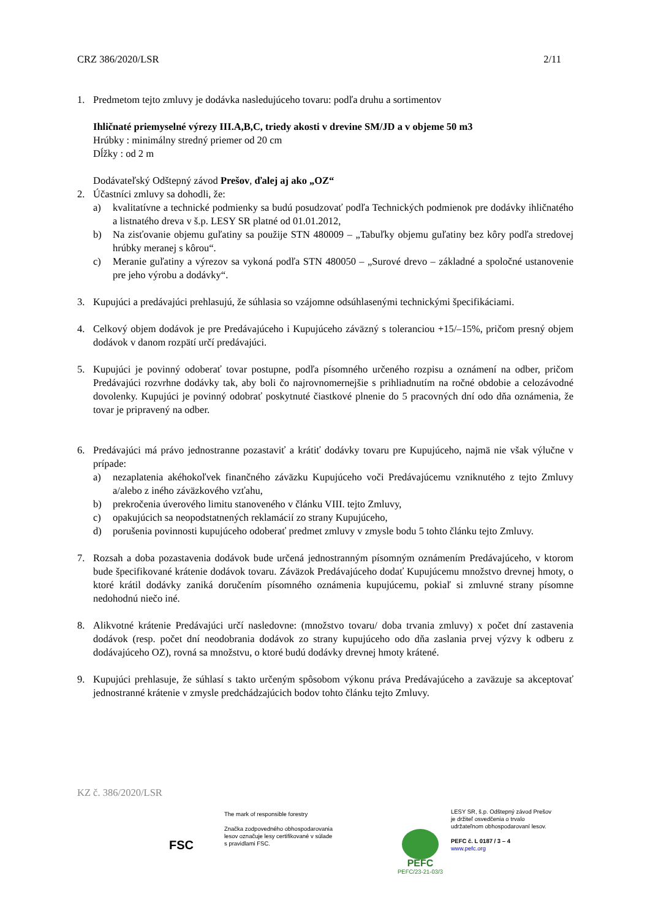CRZ 386/2020/LSR 2/11
1. Predmetom tejto zmluvy je dodávka nasledujúceho tovaru: podľa druhu a sortimentov
Ihličnaté priemyselné výrezy III.A,B,C, triedy akosti v drevine SM/JD a v objeme 50 m3
Hrúbky : minimálny stredný priemer od 20 cm
Dĺžky : od 2 m
Dodávateľský Odštepný závod Prešov, ďalej aj ako „OZ“
2. Účastníci zmluvy sa dohodli, že:
a) kvalitatívne a technické podmienky sa budú posudzovať podľa Technických podmienok pre dodávky ihličnatého a listnatého dreva v š.p. LESY SR platné od 01.01.2012,
b) Na zisťovanie objemu guľatiny sa použije STN 480009 – „Tabuľky objemu guľatiny bez kôry podľa stredovej hrúbky meranej s kôrou“.
c) Meranie guľatiny a výrezov sa vykoná podľa STN 480050 – „Surové drevo – základné a spoločné ustanovenie pre jeho výrobu a dodávky“.
3. Kupujúci a predávajúci prehlasujú, že súhlasia so vzájomne odsúhlasenými technickými špecifikáciami.
4. Celkový objem dodávok je pre Predávajúceho i Kupujúceho záväzný s toleranciou +15/–15%, pričom presný objem dodávok v danom rozpätí určí predávajúci.
5. Kupujúci je povinný odoberať tovar postupne, podľa písomného určeného rozpisu a oznámení na odber, pričom Predávajúci rozvrhne dodávky tak, aby boli čo najrovnomernejšie s prihliadnutím na ročné obdobie a celozávodné dovolenky. Kupujúci je povinný odobrať poskytnuté čiastkové plnenie do 5 pracovných dní odo dňa oznámenia, že tovar je pripravený na odber.
6. Predávajúci má právo jednostranne pozastaviť a krátiť dodávky tovaru pre Kupujúceho, najmä nie však výlučne v prípade:
a) nezaplatenia akéhokoľvek finančného záväzku Kupujúceho voči Predávajúcemu vzniknutého z tejto Zmluvy a/alebo z iného záväzkového vzťahu,
b) prekročenia úverového limitu stanoveného v článku VIII. tejto Zmluvy,
c) opakujúcich sa neopodstatnených reklamácií zo strany Kupujúceho,
d) porušenia povinnosti kupujúceho odoberať predmet zmluvy v zmysle bodu 5 tohto článku tejto Zmluvy.
7. Rozsah a doba pozastavenia dodávok bude určená jednostranným písomným oznámením Predávajúceho, v ktorom bude špecifikované krátenie dodávok tovaru. Záväzok Predávajúceho dodať Kupujúcemu množstvo drevnej hmoty, o ktoré krátil dodávky zaniká doručením písomného oznámenia kupujúcemu, pokiaľ si zmluvné strany písomne nedohodnú niečo iné.
8. Alikvotné krátenie Predávajúci určí nasledovne: (množstvo tovaru/ doba trvania zmluvy) x počet dní zastavenia dodávok (resp. počet dní neodobrania dodávok zo strany kupujúceho odo dňa zaslania prvej výzvy k odberu z dodávajúceho OZ), rovná sa množstvu, o ktoré budú dodávky drevnej hmoty krátené.
9. Kupujúci prehlasuje, že súhlasí s takto určeným spôsobom výkonu práva Predávajúceho a zaväzuje sa akceptovať jednostranné krátenie v zmysle predchádzajúcich bodov tohto článku tejto Zmluvy.
KZ č. 386/2020/LSR
FSC
The mark of responsible forestry
Značka zodpovedného obhospodarovania
lesov označuje lesy certifikované v súlade
s pravidlami FSC.
PEFC
PEFC/23-21-03/3
LESY SR, š.p. Odštepný závod Prešov
je držiteľ osvedčenia o trvalo
udržateľnom obhospodarovaní lesov.
PEFC č. L 0187 / 3 – 4
www.pefc.org